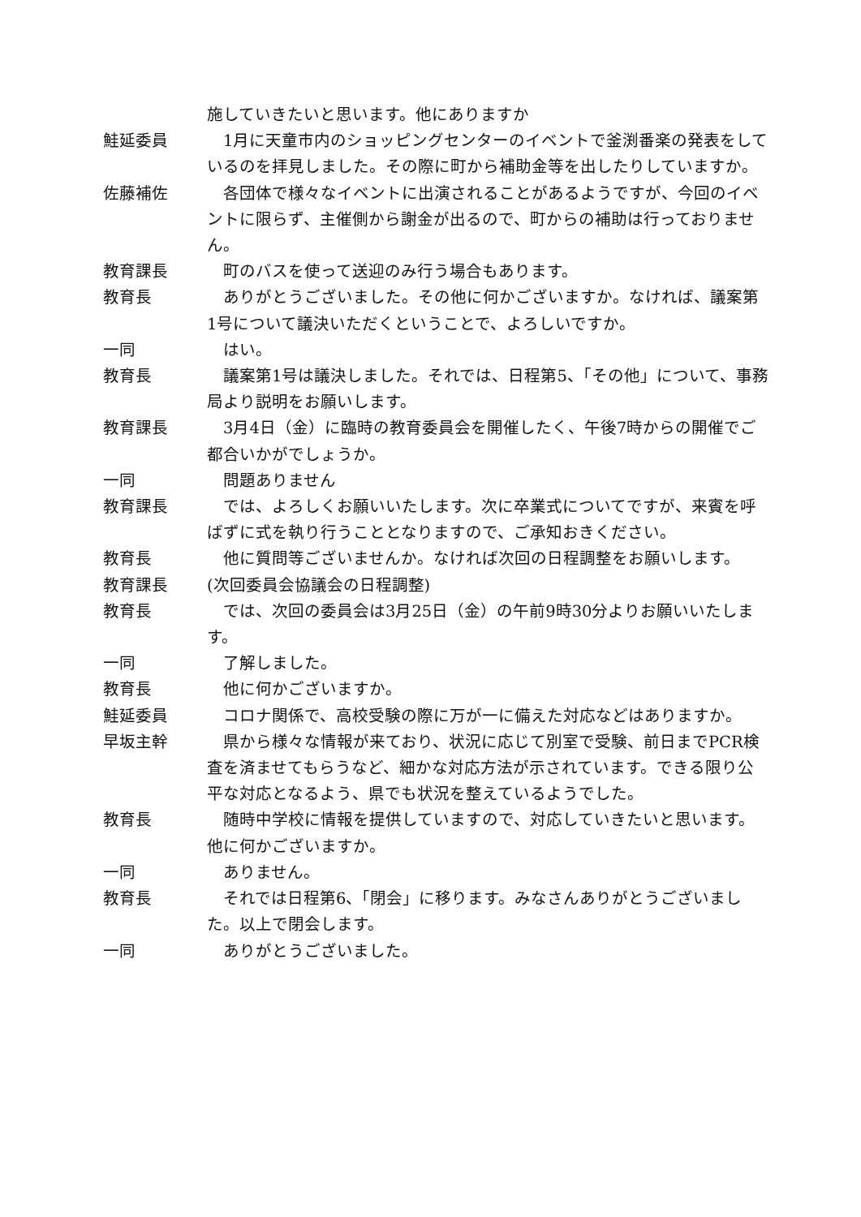施していきたいと思います。他にありますか
鮭延委員 　1月に天童市内のショッピングセンターのイベントで釜渕番楽の発表をしているのを拝見しました。その際に町から補助金等を出したりしていますか。
佐藤補佐 　各団体で様々なイベントに出演されることがあるようですが、今回のイベントに限らず、主催側から謝金が出るので、町からの補助は行っておりません。
教育課長 　町のバスを使って送迎のみ行う場合もあります。
教育長 　ありがとうございました。その他に何かございますか。なければ、議案第1号について議決いただくということで、よろしいですか。
一同 　はい。
教育長 　議案第1号は議決しました。それでは、日程第5、「その他」について、事務局より説明をお願いします。
教育課長 　3月4日（金）に臨時の教育委員会を開催したく、午後7時からの開催でご都合いかがでしょうか。
一同 　問題ありません
教育課長 　では、よろしくお願いいたします。次に卒業式についてですが、来賓を呼ばずに式を執り行うこととなりますので、ご承知おきください。
教育長 　他に質問等ございませんか。なければ次回の日程調整をお願いします。
教育課長 (次回委員会協議会の日程調整)
教育長 　では、次回の委員会は3月25日（金）の午前9時30分よりお願いいたします。
一同 　了解しました。
教育長 　他に何かございますか。
鮭延委員 　コロナ関係で、高校受験の際に万が一に備えた対応などはありますか。
早坂主幹 　県から様々な情報が来ており、状況に応じて別室で受験、前日までPCR検査を済ませてもらうなど、細かな対応方法が示されています。できる限り公平な対応となるよう、県でも状況を整えているようでした。
教育長 　随時中学校に情報を提供していますので、対応していきたいと思います。他に何かございますか。
一同 　ありません。
教育長 　それでは日程第6、「閉会」に移ります。みなさんありがとうございました。以上で閉会します。
一同 　ありがとうございました。